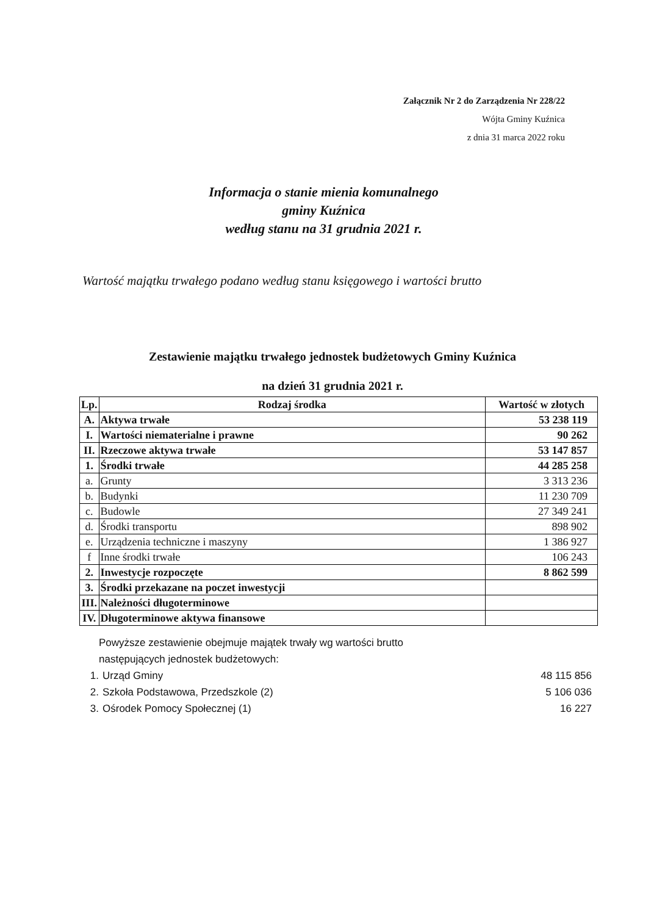Załącznik Nr 2 do Zarządzenia Nr 228/22
Wójta Gminy Kuźnica
z dnia 31 marca 2022 roku
Informacja o stanie mienia komunalnego
gminy Kuźnica
według stanu na 31 grudnia 2021 r.
Wartość majątku trwałego podano według stanu księgowego i wartości brutto
Zestawienie majątku trwałego jednostek budżetowych Gminy Kuźnica
na dzień 31 grudnia 2021 r.
| Lp. | Rodzaj środka | Wartość w złotych |
| --- | --- | --- |
| A. | Aktywa trwałe | 53 238 119 |
| I. | Wartości niematerialne i prawne | 90 262 |
| II. | Rzeczowe aktywa trwałe | 53 147 857 |
| 1. | Środki trwałe | 44 285 258 |
| a. | Grunty | 3 313 236 |
| b. | Budynki | 11 230 709 |
| c. | Budowle | 27 349 241 |
| d. | Środki transportu | 898 902 |
| e. | Urządzenia techniczne i maszyny | 1 386 927 |
| f | Inne środki trwałe | 106 243 |
| 2. | Inwestycje rozpoczęte | 8 862 599 |
| 3. | Środki przekazane na poczet inwestycji | |
| III. | Należności długoterminowe | |
| IV. | Długoterminowe aktywa finansowe | |
Powyższe zestawienie obejmuje majątek trwały wg wartości brutto
następujących jednostek budżetowych:
1. Urząd Gminy 48 115 856
2. Szkoła Podstawowa, Przedszkole (2) 5 106 036
3. Ośrodek Pomocy Społecznej (1) 16 227